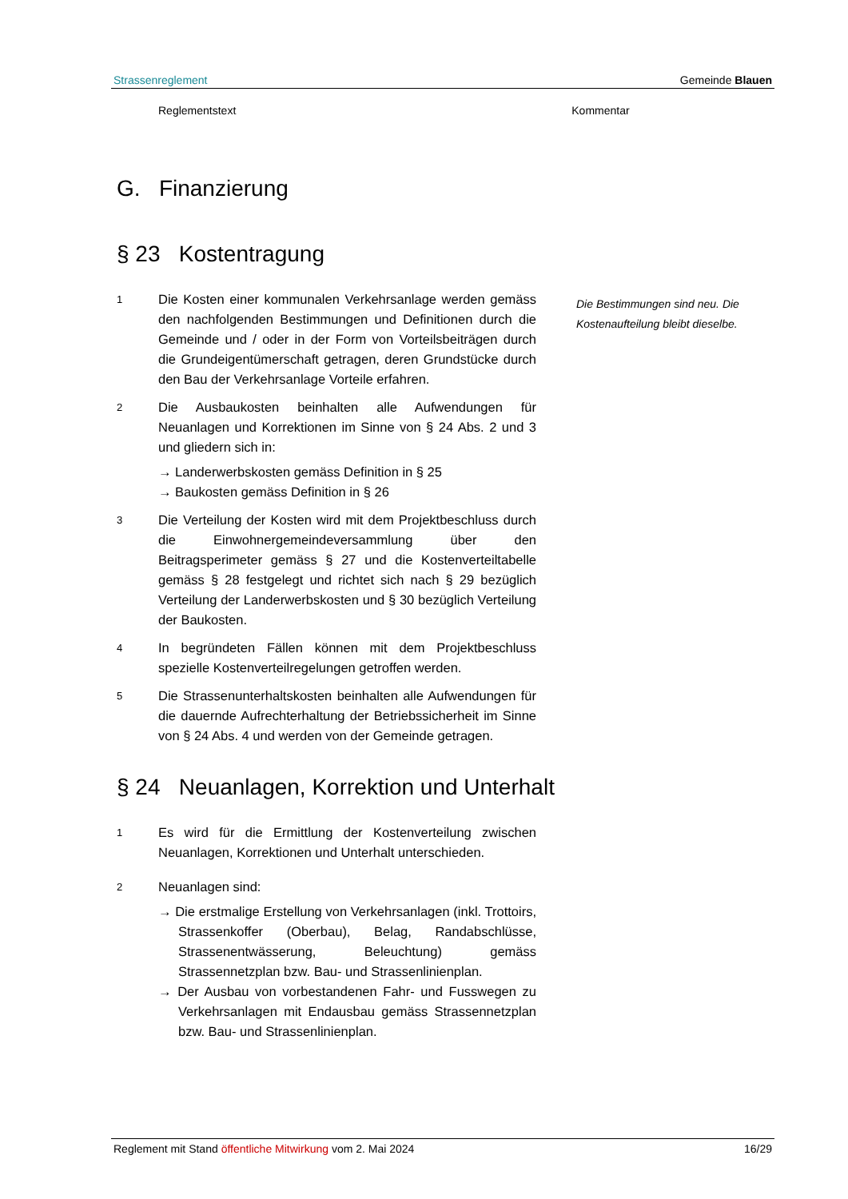Strassenreglement Gemeinde Blauen
Reglementstext Kommentar
G. Finanzierung
§ 23 Kostentragung
1
Die Kosten einer kommunalen Verkehrsanlage werden gemäss den nachfolgenden Bestimmungen und Definitionen durch die Gemeinde und / oder in der Form von Vorteilsbeiträgen durch die Grundeigentümerschaft getragen, deren Grundstücke durch den Bau der Verkehrsanlage Vorteile erfahren.
2
Die Ausbaukosten beinhalten alle Aufwendungen für Neuanlagen und Korrektionen im Sinne von § 24 Abs. 2 und 3 und gliedern sich in:
→ Landerwerbskosten gemäss Definition in § 25
→ Baukosten gemäss Definition in § 26
3
Die Verteilung der Kosten wird mit dem Projektbeschluss durch die Einwohnergemeindeversammlung über den Beitragsperimeter gemäss § 27 und die Kostenverteiltabelle gemäss § 28 festgelegt und richtet sich nach § 29 bezüglich Verteilung der Landerwerbskosten und § 30 bezüglich Verteilung der Baukosten.
4
In begründeten Fällen können mit dem Projektbeschluss spezielle Kostenverteilregelungen getroffen werden.
5
Die Strassenunterhaltskosten beinhalten alle Aufwendungen für die dauernde Aufrechterhaltung der Betriebssicherheit im Sinne von § 24 Abs. 4 und werden von der Gemeinde getragen.
§ 24 Neuanlagen, Korrektion und Unterhalt
1
Es wird für die Ermittlung der Kostenverteilung zwischen Neuanlagen, Korrektionen und Unterhalt unterschieden.
2
Neuanlagen sind:
→ Die erstmalige Erstellung von Verkehrsanlagen (inkl. Trottoirs, Strassenkoffer (Oberbau), Belag, Randabschlüsse, Strassenentwässerung, Beleuchtung) gemäss Strassennetzplan bzw. Bau- und Strassenlinienplan.
→ Der Ausbau von vorbestandenen Fahr- und Fusswegen zu Verkehrsanlagen mit Endausbau gemäss Strassennetzplan bzw. Bau- und Strassenlinienplan.
Die Bestimmungen sind neu. Die Kostenaufteilung bleibt dieselbe.
Reglement mit Stand öffentliche Mitwirkung vom 2. Mai 2024 16/29